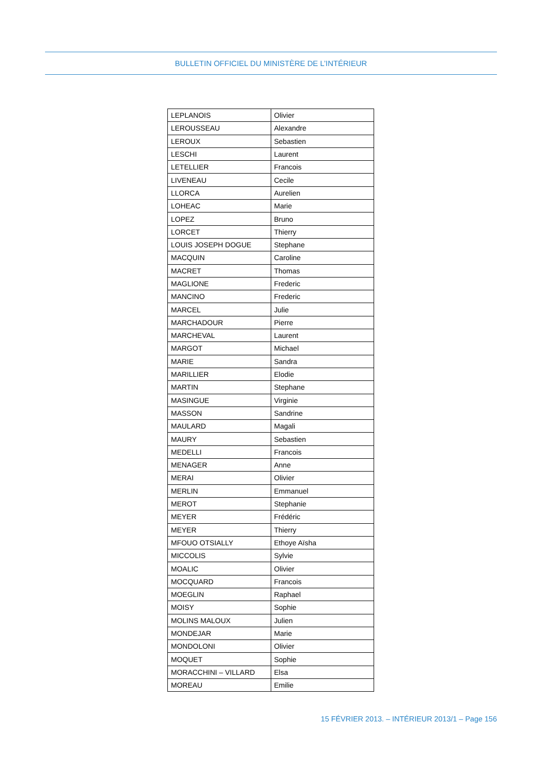BULLETIN OFFICIEL DU MINISTÈRE DE L’INTÉRIEUR
| LEPLANOIS | Olivier |
| LEROUSSEAU | Alexandre |
| LEROUX | Sebastien |
| LESCHI | Laurent |
| LETELLIER | Francois |
| LIVENEAU | Cecile |
| LLORCA | Aurelien |
| LOHEAC | Marie |
| LOPEZ | Bruno |
| LORCET | Thierry |
| LOUIS JOSEPH DOGUE | Stephane |
| MACQUIN | Caroline |
| MACRET | Thomas |
| MAGLIONE | Frederic |
| MANCINO | Frederic |
| MARCEL | Julie |
| MARCHADOUR | Pierre |
| MARCHEVAL | Laurent |
| MARGOT | Michael |
| MARIE | Sandra |
| MARILLIER | Elodie |
| MARTIN | Stephane |
| MASINGUE | Virginie |
| MASSON | Sandrine |
| MAULARD | Magali |
| MAURY | Sebastien |
| MEDELLI | Francois |
| MENAGER | Anne |
| MERAI | Olivier |
| MERLIN | Emmanuel |
| MEROT | Stephanie |
| MEYER | Frédéric |
| MEYER | Thierry |
| MFOUO OTSIALLY | Ethoye Aïsha |
| MICCOLIS | Sylvie |
| MOALIC | Olivier |
| MOCQUARD | Francois |
| MOEGLIN | Raphael |
| MOISY | Sophie |
| MOLINS MALOUX | Julien |
| MONDEJAR | Marie |
| MONDOLONI | Olivier |
| MOQUET | Sophie |
| MORACCHINI – VILLARD | Elsa |
| MOREAU | Emilie |
15 FÉVRIER 2013. – INTÉRIEUR 2013/1 – Page 156